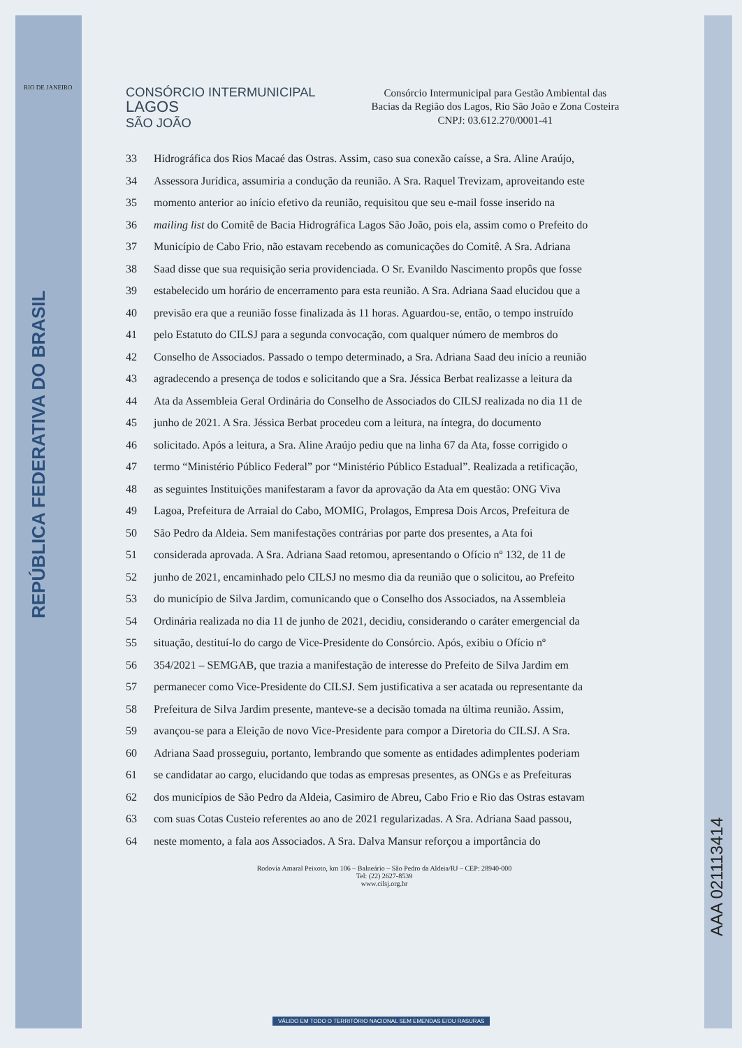RIO DE JANEIRO
REPÚBLICA FEDERATIVA DO BRASIL
CONSÓRCIO INTERMUNICIPAL
LAGOS
SÃO JOÃO
Consórcio Intermunicipal para Gestão Ambiental das
Bacias da Região dos Lagos, Rio São João e Zona Costeira
CNPJ: 03.612.270/0001-41
33 Hidrográfica dos Rios Macaé das Ostras. Assim, caso sua conexão caísse, a Sra. Aline Araújo,
34 Assessora Jurídica, assumiria a condução da reunião. A Sra. Raquel Trevizam, aproveitando este
35 momento anterior ao início efetivo da reunião, requisitou que seu e-mail fosse inserido na
36 mailing list do Comitê de Bacia Hidrográfica Lagos São João, pois ela, assim como o Prefeito do
37 Município de Cabo Frio, não estavam recebendo as comunicações do Comitê. A Sra. Adriana
38 Saad disse que sua requisição seria providenciada. O Sr. Evanildo Nascimento propôs que fosse
39 estabelecido um horário de encerramento para esta reunião. A Sra. Adriana Saad elucidou que a
40 previsão era que a reunião fosse finalizada às 11 horas. Aguardou-se, então, o tempo instruído
41 pelo Estatuto do CILSJ para a segunda convocação, com qualquer número de membros do
42 Conselho de Associados. Passado o tempo determinado, a Sra. Adriana Saad deu início a reunião
43 agradecendo a presença de todos e solicitando que a Sra. Jéssica Berbat realizasse a leitura da
44 Ata da Assembleia Geral Ordinária do Conselho de Associados do CILSJ realizada no dia 11 de
45 junho de 2021. A Sra. Jéssica Berbat procedeu com a leitura, na íntegra, do documento
46 solicitado. Após a leitura, a Sra. Aline Araújo pediu que na linha 67 da Ata, fosse corrigido o
47 termo “Ministério Público Federal” por “Ministério Público Estadual”. Realizada a retificação,
48 as seguintes Instituições manifestaram a favor da aprovação da Ata em questão: ONG Viva
49 Lagoa, Prefeitura de Arraial do Cabo, MOMIG, Prolagos, Empresa Dois Arcos, Prefeitura de
50 São Pedro da Aldeia. Sem manifestações contrárias por parte dos presentes, a Ata foi
51 considerada aprovada. A Sra. Adriana Saad retomou, apresentando o Ofício nº 132, de 11 de
52 junho de 2021, encaminhado pelo CILSJ no mesmo dia da reunião que o solicitou, ao Prefeito
53 do município de Silva Jardim, comunicando que o Conselho dos Associados, na Assembleia
54 Ordinária realizada no dia 11 de junho de 2021, decidiu, considerando o caráter emergencial da
55 situação, destituí-lo do cargo de Vice-Presidente do Consórcio. Após, exibiu o Ofício nº
56 354/2021 – SEMGAB, que trazia a manifestação de interesse do Prefeito de Silva Jardim em
57 permanecer como Vice-Presidente do CILSJ. Sem justificativa a ser acatada ou representante da
58 Prefeitura de Silva Jardim presente, manteve-se a decisão tomada na última reunião. Assim,
59 avançou-se para a Eleição de novo Vice-Presidente para compor a Diretoria do CILSJ. A Sra.
60 Adriana Saad prosseguiu, portanto, lembrando que somente as entidades adimplentes poderiam
61 se candidatar ao cargo, elucidando que todas as empresas presentes, as ONGs e as Prefeituras
62 dos municípios de São Pedro da Aldeia, Casimiro de Abreu, Cabo Frio e Rio das Ostras estavam
63 com suas Cotas Custeio referentes ao ano de 2021 regularizadas. A Sra. Adriana Saad passou,
64 neste momento, a fala aos Associados. A Sra. Dalva Mansur reforçou a importância do
Rodovia Amaral Peixoto, km 106 – Balneário – São Pedro da Aldeia/RJ – CEP: 28940-000
Tel: (22) 2627-8539
www.cilsj.org.br
AAA 021113414
VÁLIDO EM TODO O TERRITÓRIO NACIONAL SEM EMENDAS E/OU RASURAS